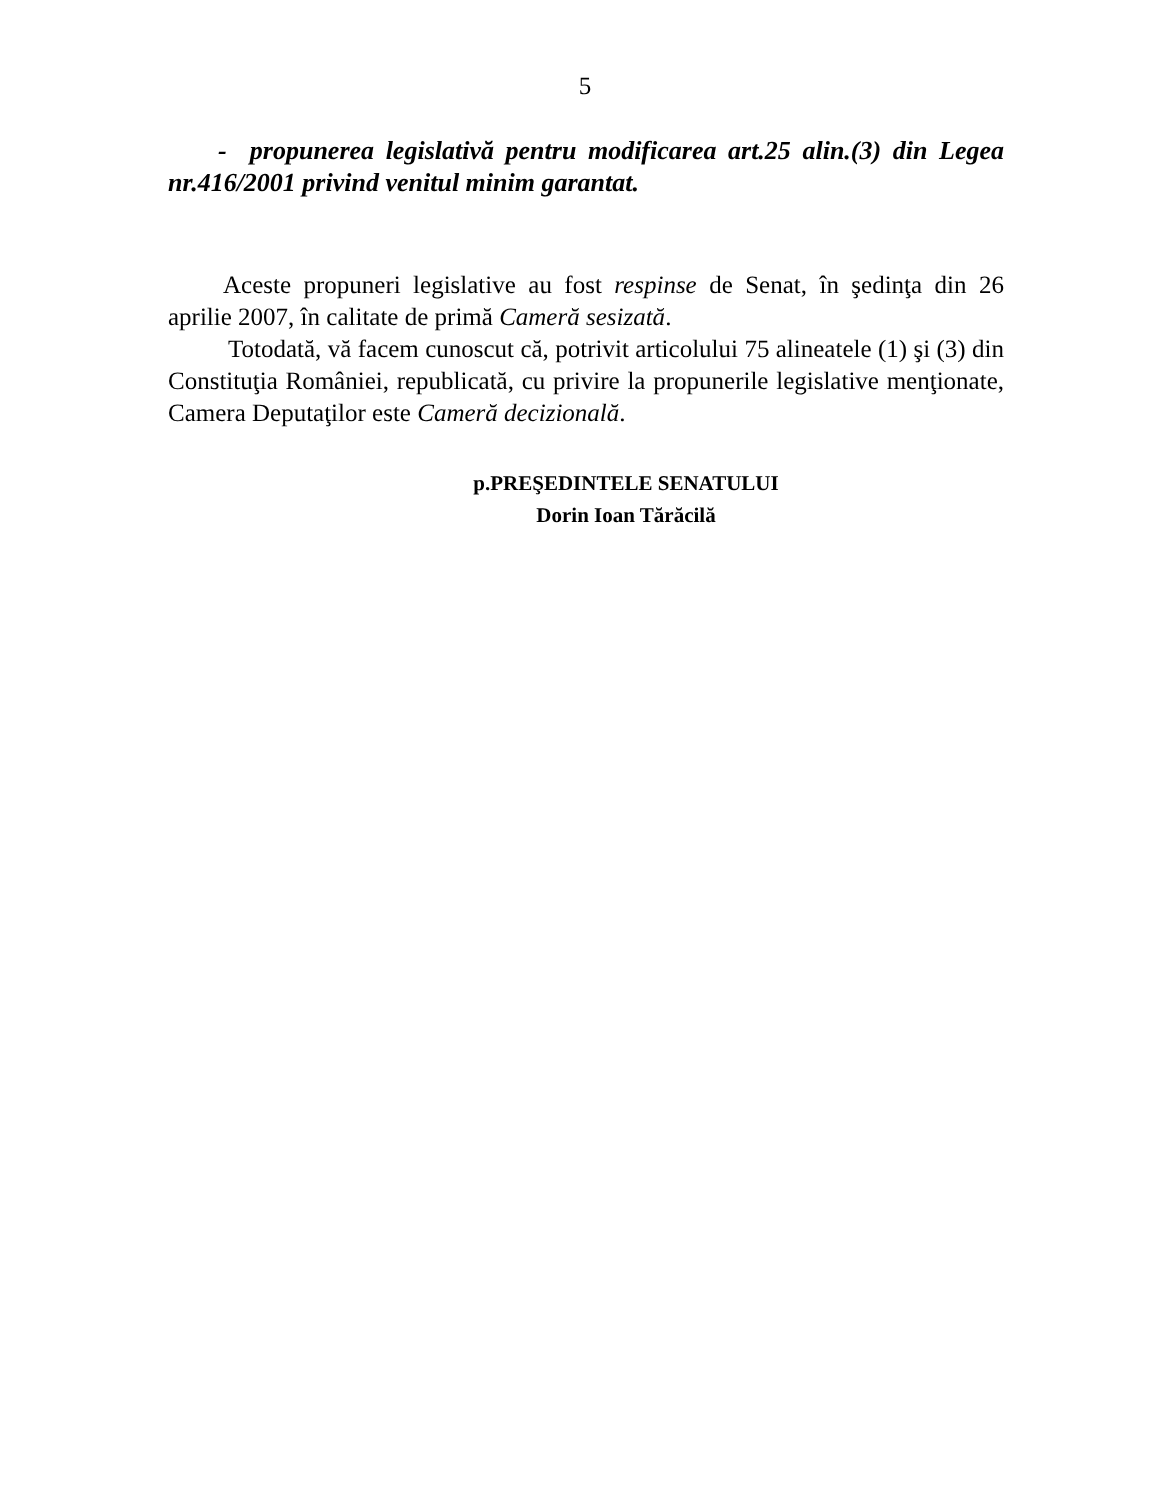5
- propunerea legislativă pentru modificarea art.25 alin.(3) din Legea nr.416/2001 privind venitul minim garantat.
Aceste propuneri legislative au fost respinse de Senat, în şedinţa din 26 aprilie 2007, în calitate de primă Cameră sesizată.
Totodată, vă facem cunoscut că, potrivit articolului 75 alineatele (1) şi (3) din Constituţia României, republicată, cu privire la propunerile legislative menţionate, Camera Deputaţilor este Cameră decizională.
p.PREŞEDINTELE SENATULUI
Dorin Ioan Tărăcilă